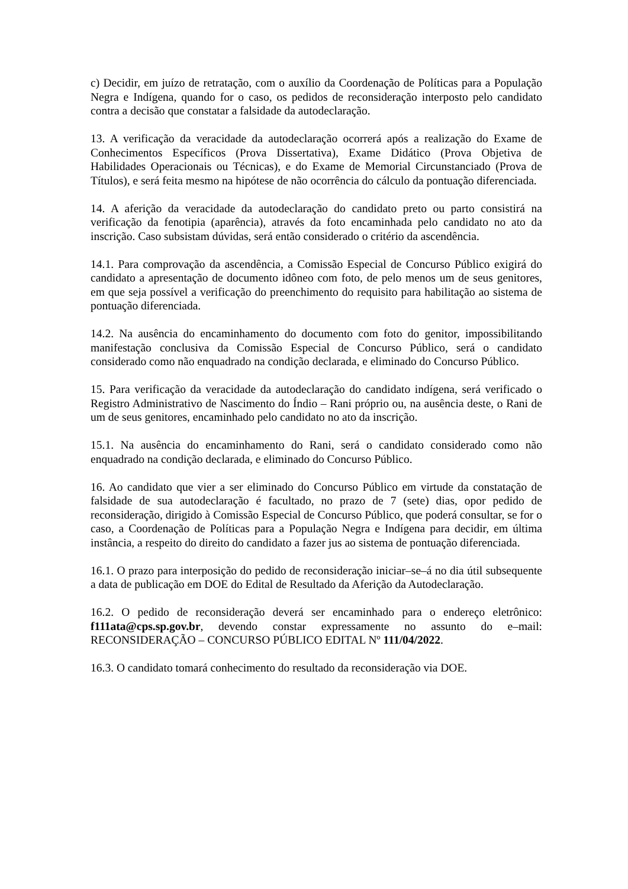c) Decidir, em juízo de retratação, com o auxílio da Coordenação de Políticas para a População Negra e Indígena, quando for o caso, os pedidos de reconsideração interposto pelo candidato contra a decisão que constatar a falsidade da autodeclaração.
13. A verificação da veracidade da autodeclaração ocorrerá após a realização do Exame de Conhecimentos Específicos (Prova Dissertativa), Exame Didático (Prova Objetiva de Habilidades Operacionais ou Técnicas), e do Exame de Memorial Circunstanciado (Prova de Títulos), e será feita mesmo na hipótese de não ocorrência do cálculo da pontuação diferenciada.
14. A aferição da veracidade da autodeclaração do candidato preto ou parto consistirá na verificação da fenotipia (aparência), através da foto encaminhada pelo candidato no ato da inscrição. Caso subsistam dúvidas, será então considerado o critério da ascendência.
14.1. Para comprovação da ascendência, a Comissão Especial de Concurso Público exigirá do candidato a apresentação de documento idôneo com foto, de pelo menos um de seus genitores, em que seja possível a verificação do preenchimento do requisito para habilitação ao sistema de pontuação diferenciada.
14.2. Na ausência do encaminhamento do documento com foto do genitor, impossibilitando manifestação conclusiva da Comissão Especial de Concurso Público, será o candidato considerado como não enquadrado na condição declarada, e eliminado do Concurso Público.
15. Para verificação da veracidade da autodeclaração do candidato indígena, será verificado o Registro Administrativo de Nascimento do Índio – Rani próprio ou, na ausência deste, o Rani de um de seus genitores, encaminhado pelo candidato no ato da inscrição.
15.1. Na ausência do encaminhamento do Rani, será o candidato considerado como não enquadrado na condição declarada, e eliminado do Concurso Público.
16. Ao candidato que vier a ser eliminado do Concurso Público em virtude da constatação de falsidade de sua autodeclaração é facultado, no prazo de 7 (sete) dias, opor pedido de reconsideração, dirigido à Comissão Especial de Concurso Público, que poderá consultar, se for o caso, a Coordenação de Políticas para a População Negra e Indígena para decidir, em última instância, a respeito do direito do candidato a fazer jus ao sistema de pontuação diferenciada.
16.1. O prazo para interposição do pedido de reconsideração iniciar–se–á no dia útil subsequente a data de publicação em DOE do Edital de Resultado da Aferição da Autodeclaração.
16.2. O pedido de reconsideração deverá ser encaminhado para o endereço eletrônico: f111ata@cps.sp.gov.br, devendo constar expressamente no assunto do e–mail: RECONSIDERAÇÃO – CONCURSO PÚBLICO EDITAL Nº 111/04/2022.
16.3. O candidato tomará conhecimento do resultado da reconsideração via DOE.